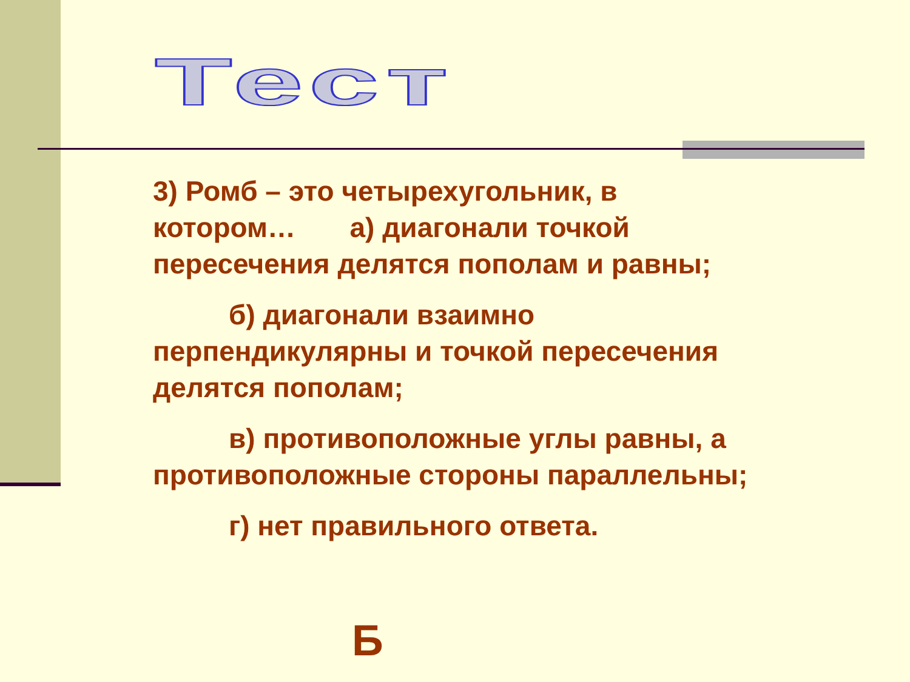Тест
3) Ромб – это четырехугольник, в котором… а) диагонали точкой пересечения делятся пополам и равны;
б) диагонали взаимно перпендикулярны и точкой пересечения делятся пополам;
в) противоположные углы равны, а противоположные стороны параллельны;
г) нет правильного ответа.
Б